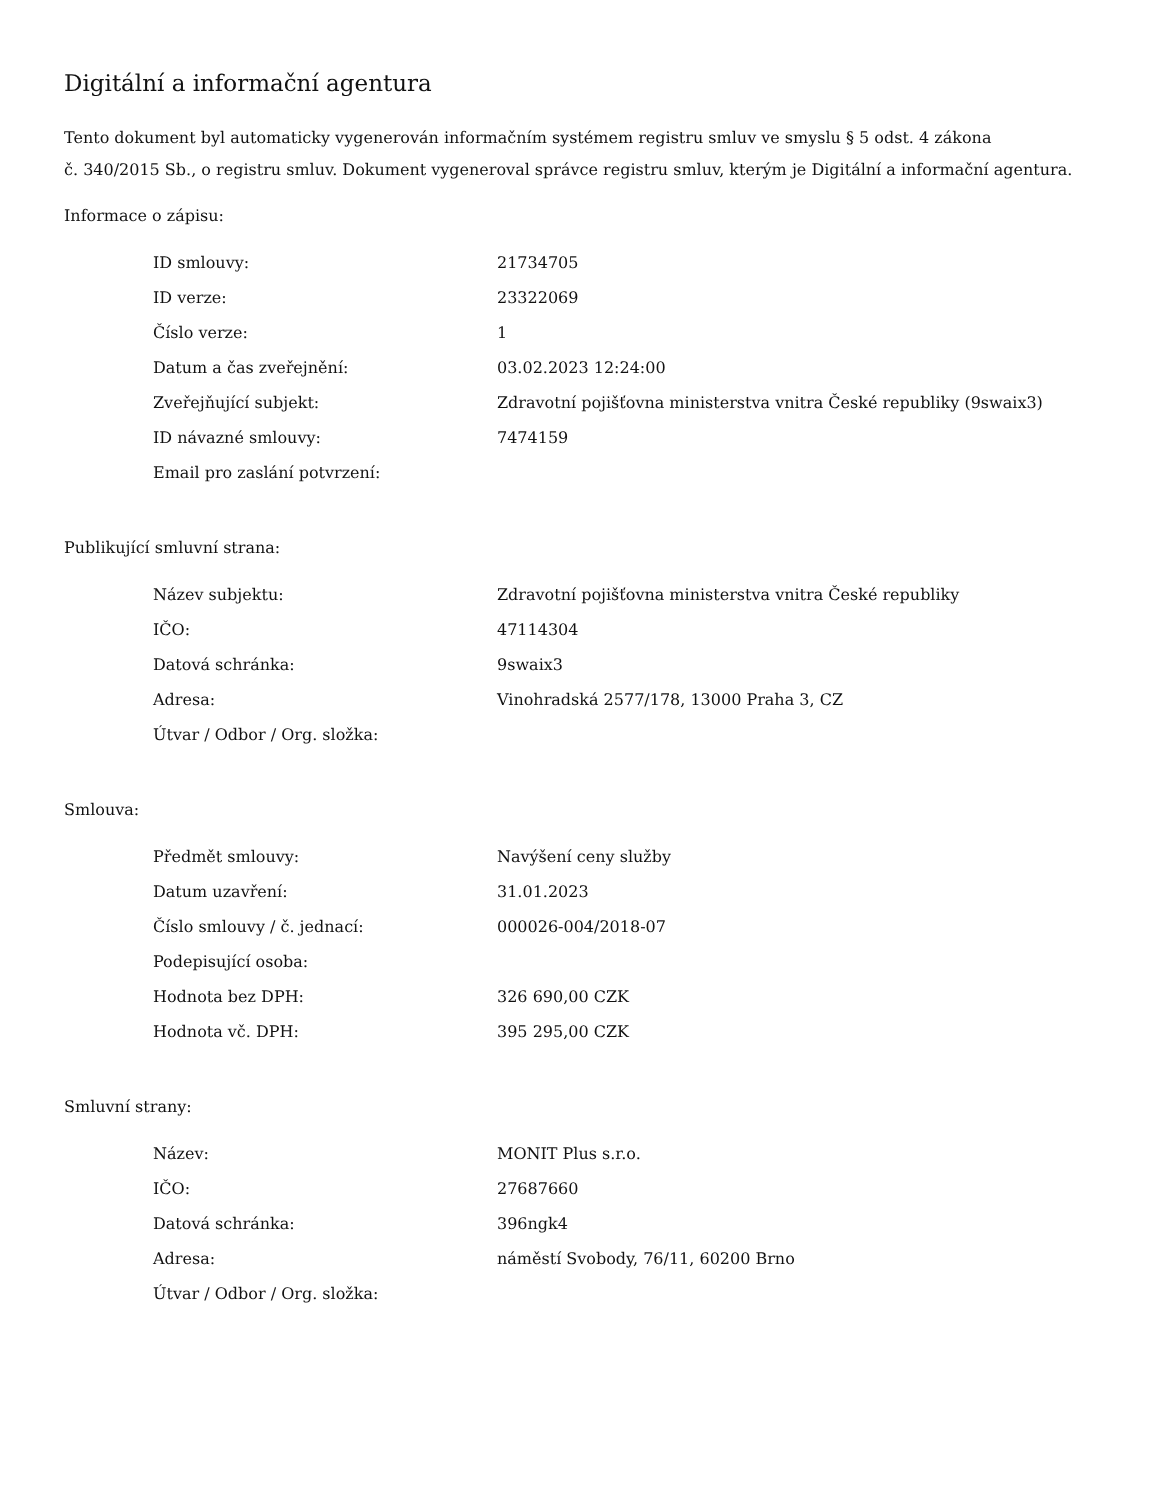Digitální a informační agentura
Tento dokument byl automaticky vygenerován informačním systémem registru smluv ve smyslu § 5 odst. 4 zákona
č. 340/2015 Sb., o registru smluv. Dokument vygeneroval správce registru smluv, kterým je Digitální a informační agentura.
Informace o zápisu:
| ID smlouvy: | 21734705 |
| ID verze: | 23322069 |
| Číslo verze: | 1 |
| Datum a čas zveřejnění: | 03.02.2023 12:24:00 |
| Zveřejňující subjekt: | Zdravotní pojišťovna ministerstva vnitra České republiky (9swaix3) |
| ID návazné smlouvy: | 7474159 |
| Email pro zaslání potvrzení: | |
Publikující smluvní strana:
| Název subjektu: | Zdravotní pojišťovna ministerstva vnitra České republiky |
| IČO: | 47114304 |
| Datová schránka: | 9swaix3 |
| Adresa: | Vinohradská 2577/178, 13000 Praha 3, CZ |
| Útvar / Odbor / Org. složka: | |
Smlouva:
| Předmět smlouvy: | Navýšení ceny služby |
| Datum uzavření: | 31.01.2023 |
| Číslo smlouvy / č. jednací: | 000026-004/2018-07 |
| Podepisující osoba: | |
| Hodnota bez DPH: | 326 690,00 CZK |
| Hodnota vč. DPH: | 395 295,00 CZK |
Smluvní strany:
| Název: | MONIT Plus s.r.o. |
| IČO: | 27687660 |
| Datová schránka: | 396ngk4 |
| Adresa: | náměstí Svobody, 76/11, 60200 Brno |
| Útvar / Odbor / Org. složka: | |